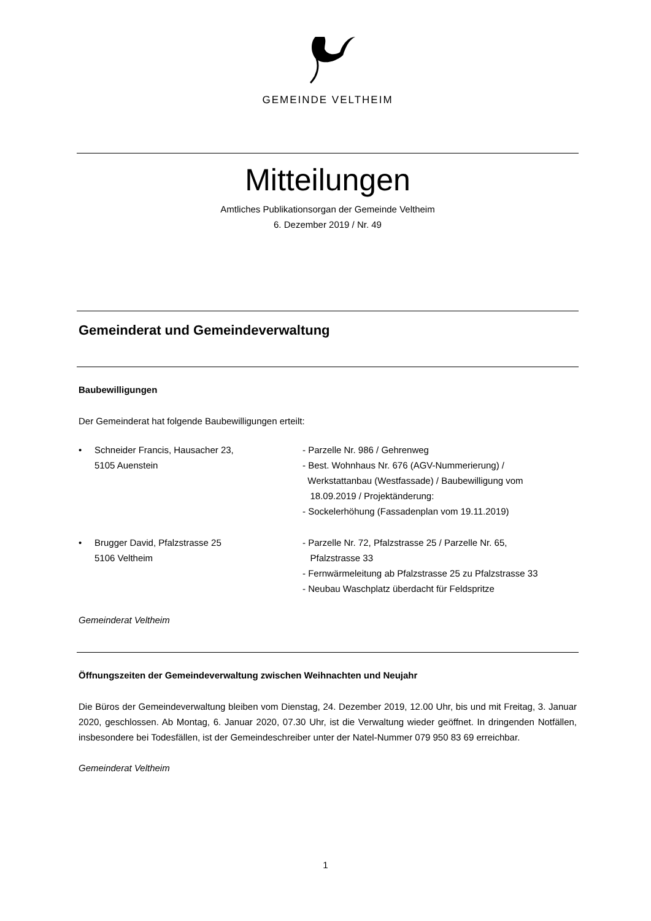GEMEINDE VELTHEIM
Mitteilungen
Amtliches Publikationsorgan der Gemeinde Veltheim
6. Dezember 2019 / Nr. 49
Gemeinderat und Gemeindeverwaltung
Baubewilligungen
Der Gemeinderat hat folgende Baubewilligungen erteilt:
• Schneider Francis, Hausacher 23,
5105 Auenstein
- Parzelle Nr. 986 / Gehrenweg
- Best. Wohnhaus Nr. 676 (AGV-Nummerierung) /
Werkstattanbau (Westfassade) / Baubewilligung vom
18.09.2019 / Projektänderung:
- Sockelerhöhung (Fassadenplan vom 19.11.2019)
• Brugger David, Pfalzstrasse 25
5106 Veltheim
- Parzelle Nr. 72, Pfalzstrasse 25 / Parzelle Nr. 65,
Pfalzstrasse 33
- Fernwärmeleitung ab Pfalzstrasse 25 zu Pfalzstrasse 33
- Neubau Waschplatz überdacht für Feldspritze
Gemeinderat Veltheim
Öffnungszeiten der Gemeindeverwaltung zwischen Weihnachten und Neujahr
Die Büros der Gemeindeverwaltung bleiben vom Dienstag, 24. Dezember 2019, 12.00 Uhr, bis und mit Freitag, 3. Januar 2020, geschlossen. Ab Montag, 6. Januar 2020, 07.30 Uhr, ist die Verwaltung wieder geöffnet. In dringenden Notfällen, insbesondere bei Todesfällen, ist der Gemeindeschreiber unter der Natel-Nummer 079 950 83 69 erreichbar.
Gemeinderat Veltheim
1